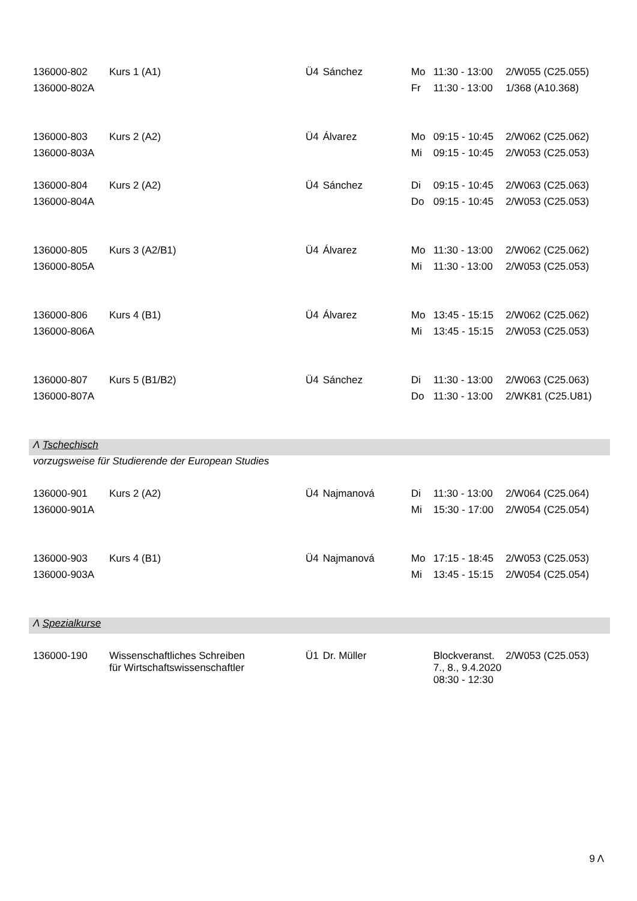| 136000-802 | Kurs 1 (A1) | Ü4 | Sánchez | Mo | 11:30 - 13:00 | 2/W055 (C25.055) |
| 136000-802A | | | | Fr | 11:30 - 13:00 | 1/368 (A10.368) |
| 136000-803 | Kurs 2 (A2) | Ü4 | Álvarez | Mo | 09:15 - 10:45 | 2/W062 (C25.062) |
| 136000-803A | | | | Mi | 09:15 - 10:45 | 2/W053 (C25.053) |
| 136000-804 | Kurs 2 (A2) | Ü4 | Sánchez | Di | 09:15 - 10:45 | 2/W063 (C25.063) |
| 136000-804A | | | | Do | 09:15 - 10:45 | 2/W053 (C25.053) |
| 136000-805 | Kurs 3 (A2/B1) | Ü4 | Álvarez | Mo | 11:30 - 13:00 | 2/W062 (C25.062) |
| 136000-805A | | | | Mi | 11:30 - 13:00 | 2/W053 (C25.053) |
| 136000-806 | Kurs 4 (B1) | Ü4 | Álvarez | Mo | 13:45 - 15:15 | 2/W062 (C25.062) |
| 136000-806A | | | | Mi | 13:45 - 15:15 | 2/W053 (C25.053) |
| 136000-807 | Kurs 5 (B1/B2) | Ü4 | Sánchez | Di | 11:30 - 13:00 | 2/W063 (C25.063) |
| 136000-807A | | | | Do | 11:30 - 13:00 | 2/WK81 (C25.U81) |
| Λ Tschechisch | | | | | | |
| vorzugsweise für Studierende der European Studies | | | | | | |
| 136000-901 | Kurs 2 (A2) | Ü4 | Najmanová | Di | 11:30 - 13:00 | 2/W064 (C25.064) |
| 136000-901A | | | | Mi | 15:30 - 17:00 | 2/W054 (C25.054) |
| 136000-903 | Kurs 4 (B1) | Ü4 | Najmanová | Mo | 17:15 - 18:45 | 2/W053 (C25.053) |
| 136000-903A | | | | Mi | 13:45 - 15:15 | 2/W054 (C25.054) |
| Λ Spezialkurse | | | | | | |
| 136000-190 | Wissenschaftliches Schreiben für Wirtschaftswissenschaftler | Ü1 | Dr. Müller | | Blockveranst. 7., 8., 9.4.2020 08:30 - 12:30 | 2/W053 (C25.053) |
9 Λ